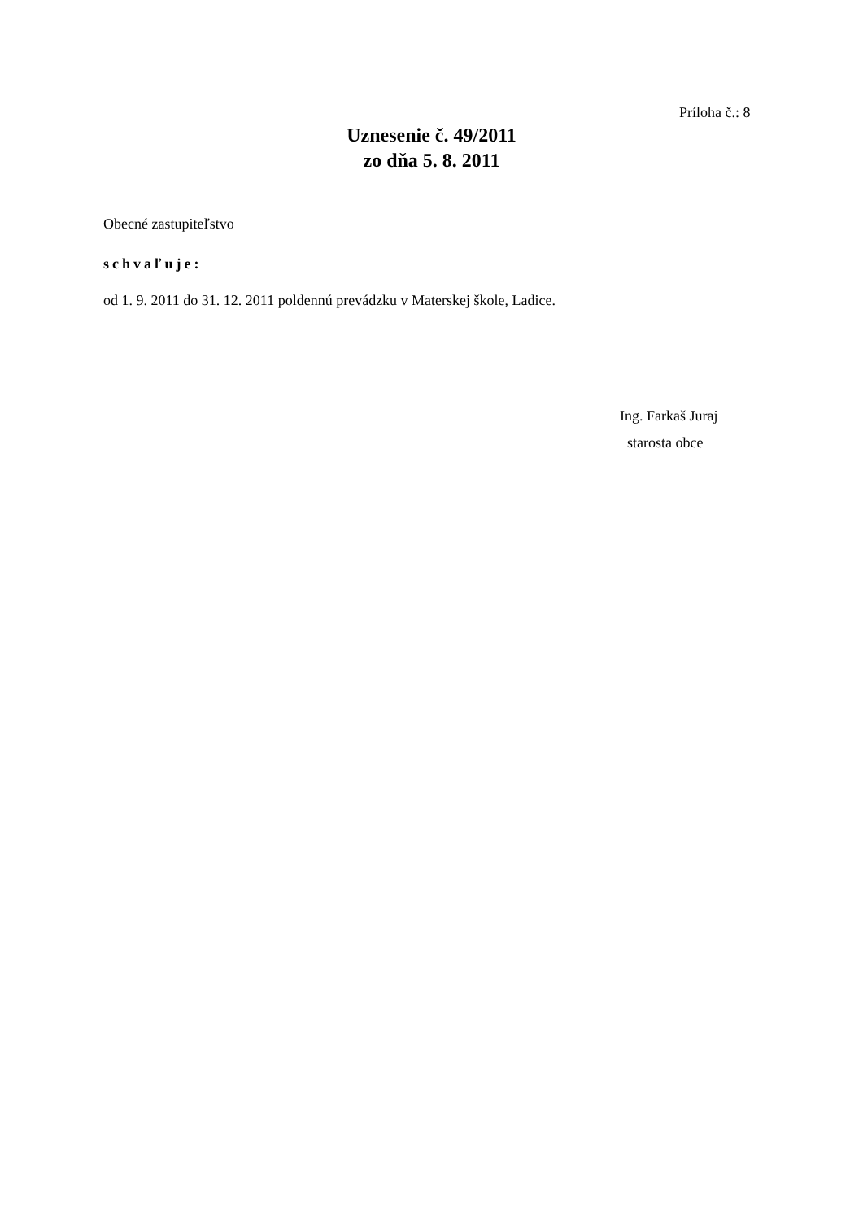Príloha č.: 8
Uznesenie č. 49/2011
zo dňa 5. 8. 2011
Obecné zastupiteľstvo
schvaľuje:
od 1. 9. 2011 do 31. 12. 2011 poldennú prevádzku v Materskej škole, Ladice.
Ing. Farkaš Juraj
starosta obce